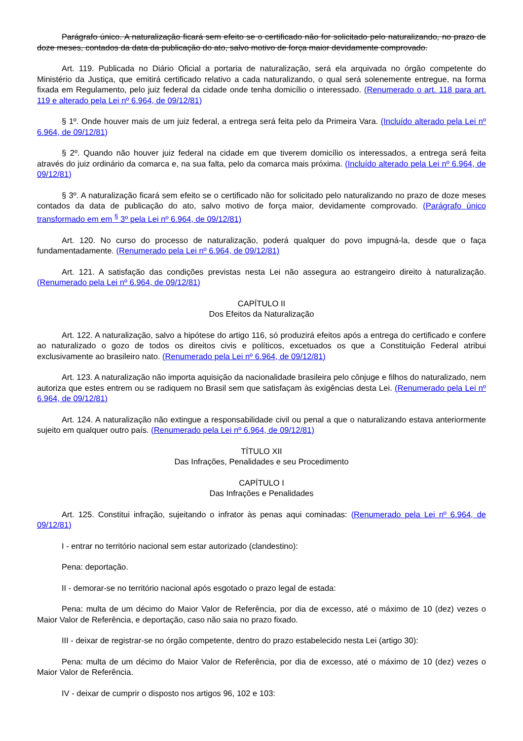Parágrafo único. A naturalização ficará sem efeito se o certificado não for solicitado pelo naturalizando, no prazo de doze meses, contados da data da publicação do ato, salvo motivo de força maior devidamente comprovado.
Art. 119. Publicada no Diário Oficial a portaria de naturalização, será ela arquivada no órgão competente do Ministério da Justiça, que emitirá certificado relativo a cada naturalizando, o qual será solenemente entregue, na forma fixada em Regulamento, pelo juiz federal da cidade onde tenha domicílio o interessado. (Renumerado o art. 118 para art. 119 e alterado pela Lei nº 6.964, de 09/12/81)
§ 1º. Onde houver mais de um juiz federal, a entrega será feita pelo da Primeira Vara. (Incluído alterado pela Lei nº 6.964, de 09/12/81)
§ 2º. Quando não houver juiz federal na cidade em que tiverem domicílio os interessados, a entrega será feita através do juiz ordinário da comarca e, na sua falta, pelo da comarca mais próxima. (Incluído alterado pela Lei nº 6.964, de 09/12/81)
§ 3º. A naturalização ficará sem efeito se o certificado não for solicitado pelo naturalizando no prazo de doze meses contados da data de publicação do ato, salvo motivo de força maior, devidamente comprovado. (Parágrafo único transformado em em <sup>§</sup> 3º pela Lei nº 6.964, de 09/12/81)
Art. 120. No curso do processo de naturalização, poderá qualquer do povo impugná-la, desde que o faça fundamentadamente. (Renumerado pela Lei nº 6.964, de 09/12/81)
Art. 121. A satisfação das condições previstas nesta Lei não assegura ao estrangeiro direito à naturalização. (Renumerado pela Lei nº 6.964, de 09/12/81)
CAPÍTULO II
Dos Efeitos da Naturalização
Art. 122. A naturalização, salvo a hipótese do artigo 116, só produzirá efeitos após a entrega do certificado e confere ao naturalizado o gozo de todos os direitos civis e políticos, excetuados os que a Constituição Federal atribui exclusivamente ao brasileiro nato. (Renumerado pela Lei nº 6.964, de 09/12/81)
Art. 123. A naturalização não importa aquisição da nacionalidade brasileira pelo cônjuge e filhos do naturalizado, nem autoriza que estes entrem ou se radiquem no Brasil sem que satisfaçam às exigências desta Lei. (Renumerado pela Lei nº 6.964, de 09/12/81)
Art. 124. A naturalização não extingue a responsabilidade civil ou penal a que o naturalizando estava anteriormente sujeito em qualquer outro país. (Renumerado pela Lei nº 6.964, de 09/12/81)
TÍTULO XII
Das Infrações, Penalidades e seu Procedimento
CAPÍTULO I
Das Infrações e Penalidades
Art. 125. Constitui infração, sujeitando o infrator às penas aqui cominadas: (Renumerado pela Lei nº 6.964, de 09/12/81)
I - entrar no território nacional sem estar autorizado (clandestino):
Pena: deportação.
II - demorar-se no território nacional após esgotado o prazo legal de estada:
Pena: multa de um décimo do Maior Valor de Referência, por dia de excesso, até o máximo de 10 (dez) vezes o Maior Valor de Referência, e deportação, caso não saia no prazo fixado.
III - deixar de registrar-se no órgão competente, dentro do prazo estabelecido nesta Lei (artigo 30):
Pena: multa de um décimo do Maior Valor de Referência, por dia de excesso, até o máximo de 10 (dez) vezes o Maior Valor de Referência.
IV - deixar de cumprir o disposto nos artigos 96, 102 e 103: